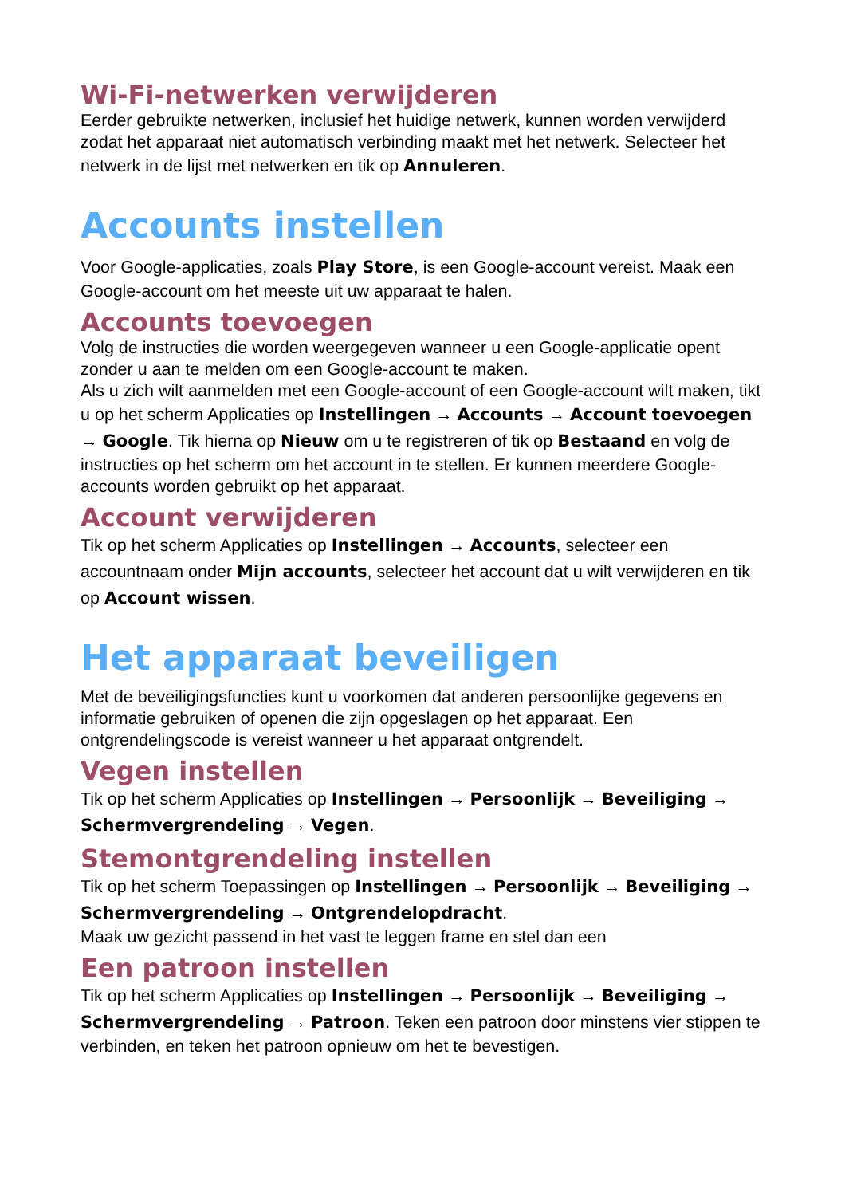Wi-Fi-netwerken verwijderen
Eerder gebruikte netwerken, inclusief het huidige netwerk, kunnen worden verwijderd zodat het apparaat niet automatisch verbinding maakt met het netwerk. Selecteer het netwerk in de lijst met netwerken en tik op Annuleren.
Accounts instellen
Voor Google-applicaties, zoals Play Store, is een Google-account vereist. Maak een Google-account om het meeste uit uw apparaat te halen.
Accounts toevoegen
Volg de instructies die worden weergegeven wanneer u een Google-applicatie opent zonder u aan te melden om een Google-account te maken.
Als u zich wilt aanmelden met een Google-account of een Google-account wilt maken, tikt u op het scherm Applicaties op Instellingen → Accounts → Account toevoegen → Google. Tik hierna op Nieuw om u te registreren of tik op Bestaand en volg de instructies op het scherm om het account in te stellen. Er kunnen meerdere Google-accounts worden gebruikt op het apparaat.
Account verwijderen
Tik op het scherm Applicaties op Instellingen → Accounts, selecteer een accountnaam onder Mijn accounts, selecteer het account dat u wilt verwijderen en tik op Account wissen.
Het apparaat beveiligen
Met de beveiligingsfuncties kunt u voorkomen dat anderen persoonlijke gegevens en informatie gebruiken of openen die zijn opgeslagen op het apparaat. Een ontgrendelingscode is vereist wanneer u het apparaat ontgrendelt.
Vegen instellen
Tik op het scherm Applicaties op Instellingen → Persoonlijk → Beveiliging → Schermvergrendeling → Vegen.
Stemontgrendeling instellen
Tik op het scherm Toepassingen op Instellingen → Persoonlijk → Beveiliging → Schermvergrendeling → Ontgrendelopdracht.
Maak uw gezicht passend in het vast te leggen frame en stel dan een
Een patroon instellen
Tik op het scherm Applicaties op Instellingen → Persoonlijk → Beveiliging → Schermvergrendeling → Patroon. Teken een patroon door minstens vier stippen te verbinden, en teken het patroon opnieuw om het te bevestigen.